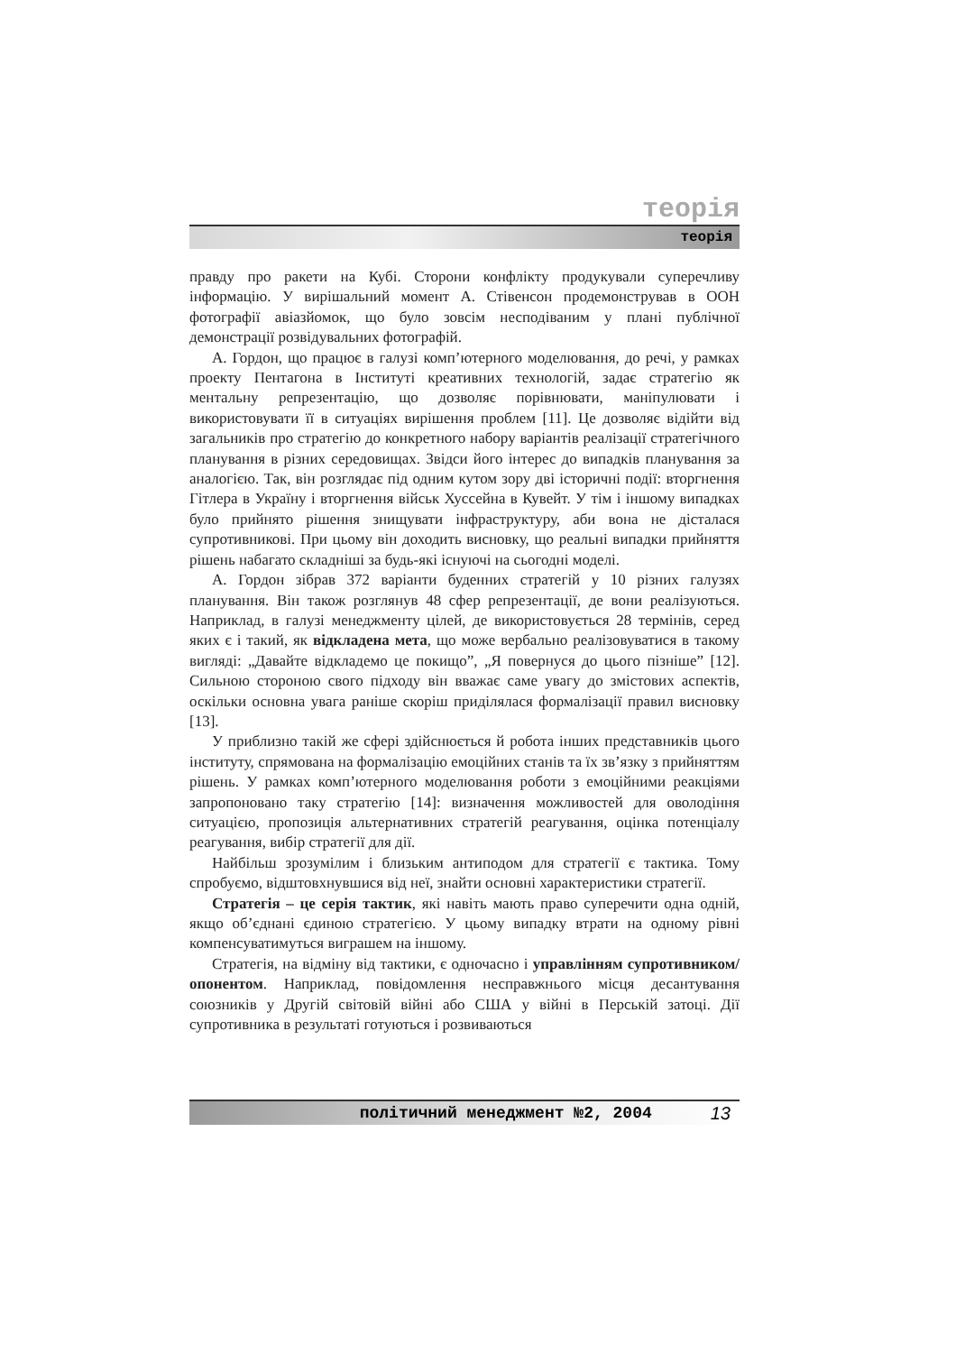теорія
теорія
правду про ракети на Кубі. Сторони конфлікту продукували суперечливу інформацію. У вирішальний момент А. Стівенсон продемонстрував в ООН фотографії авіазйомок, що було зовсім несподіваним у плані публічної демонстрації розвідувальних фотографій.
А. Гордон, що працює в галузі комп’ютерного моделювання, до речі, у рамках проекту Пентагона в Інституті креативних технологій, задає стратегію як ментальну репрезентацію, що дозволяє порівнювати, маніпулювати і використовувати її в ситуаціях вирішення проблем [11]. Це дозволяє відійти від загальників про стратегію до конкретного набору варіантів реалізації стратегічного планування в різних середовищах. Звідси його інтерес до випадків планування за аналогією. Так, він розглядає під одним кутом зору дві історичні події: вторгнення Гітлера в Україну і вторгнення військ Хуссейна в Кувейт. У тім і іншому випадках було прийнято рішення знищувати інфраструктуру, аби вона не дісталася супротивникові. При цьому він доходить висновку, що реальні випадки прийняття рішень набагато складніші за будь-які існуючі на сьогодні моделі.
А. Гордон зібрав 372 варіанти буденних стратегій у 10 різних галузях планування. Він також розглянув 48 сфер репрезентації, де вони реалізуються. Наприклад, в галузі менеджменту цілей, де використовується 28 термінів, серед яких є і такий, як відкладена мета, що може вербально реалізовуватися в такому вигляді: „Давайте відкладемо це покищо”, „Я повернуся до цього пізніше” [12]. Сильною стороною свого підходу він вважає саме увагу до змістових аспектів, оскільки основна увага раніше скоріш приділялася формалізації правил висновку [13].
У приблизно такій же сфері здійснюється й робота інших представників цього інституту, спрямована на формалізацію емоційних станів та їх зв’язку з прийняттям рішень. У рамках комп’ютерного моделювання роботи з емоційними реакціями запропоновано таку стратегію [14]: визначення можливостей для оволодіння ситуацією, пропозиція альтернативних стратегій реагування, оцінка потенціалу реагування, вибір стратегії для дії.
Найбільш зрозумілим і близьким антиподом для стратегії є тактика. Тому спробуємо, відштовхнувшися від неї, знайти основні характеристики стратегії.
Стратегія – це серія тактик, які навіть мають право суперечити одна одній, якщо об’єднані єдиною стратегією. У цьому випадку втрати на одному рівні компенсуватимуться виграшем на іншому.
Стратегія, на відміну від тактики, є одночасно і управлінням супротивником/опонентом. Наприклад, повідомлення несправжнього місця десантування союзників у Другій світовій війні або США у війні в Перській затоці. Дії супротивника в результаті готуються і розвиваються
політичний менеджмент №2, 2004 13